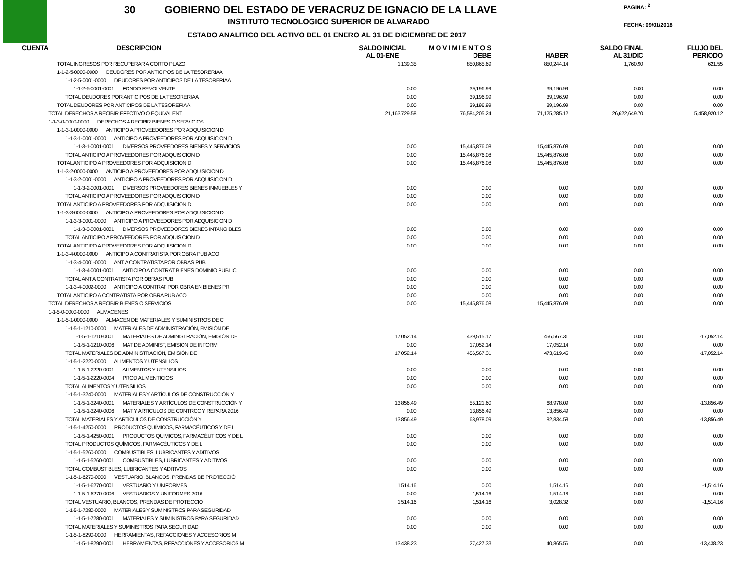30 GOBIERNO DEL ESTADO DE VERACRUZ DE IGNACIO DE LA LLAVE
INSTITUTO TECNOLOGICO SUPERIOR DE ALVARADO
ESTADO ANALITICO DEL ACTIVO DEL 01 ENERO AL 31 DE DICIEMBRE DE 2017
PAGINA: <sup>2</sup>
FECHA: 09/01/2018
| CUENTA | DESCRIPCION | SALDO INICIAL AL 01-ENE | M O V I M I E N T O S DEBE | HABER | SALDO FINAL AL 31/DIC | FLUJO DEL PERIODO |
| --- | --- | --- | --- | --- | --- | --- |
| | TOTAL INGRESOS POR RECUPERAR A CORTO PLAZO | 1,139.35 | 850,865.69 | 850,244.14 | 1,760.90 | 621.55 |
| | 1-1-2-5-0000-0000 DEUDORES POR ANTICIPOS DE LA TESORERIAA | | | | | |
| | 1-1-2-5-0001-0000 DEUDORES POR ANTICIPOS DE LA TESORERIAA | | | | | |
| | 1-1-2-5-0001-0001 FONDO REVOLVENTE | 0.00 | 39,196.99 | 39,196.99 | 0.00 | 0.00 |
| | TOTAL DEUDORES POR ANTICIPOS DE LA TESORERIAA | 0.00 | 39,196.99 | 39,196.99 | 0.00 | 0.00 |
| | TOTAL DEUDORES POR ANTICIPOS DE LA TESORERIAA | 0.00 | 39,196.99 | 39,196.99 | 0.00 | 0.00 |
| | TOTAL DERECHOS A RECIBIR EFECTIVO O EQUIVALENT | 21,163,729.58 | 76,584,205.24 | 71,125,285.12 | 26,622,649.70 | 5,458,920.12 |
| | 1-1-3-0-0000-0000 DERECHOS A RECIBIR BIENES O SERVICIOS | | | | | |
| | 1-1-3-1-0000-0000 ANTICIPO A PROVEEDORES POR ADQUISICION D | | | | | |
| | 1-1-3-1-0001-0000 ANTICIPO A PROVEEDORES POR ADQUISICION D | | | | | |
| | 1-1-3-1-0001-0001 DIVERSOS PROVEEDORES BIENES Y SERVICIOS | 0.00 | 15,445,876.08 | 15,445,876.08 | 0.00 | 0.00 |
| | TOTAL ANTICIPO A PROVEEDORES POR ADQUISICION D | 0.00 | 15,445,876.08 | 15,445,876.08 | 0.00 | 0.00 |
| | TOTAL ANTICIPO A PROVEEDORES POR ADQUISICION D | 0.00 | 15,445,876.08 | 15,445,876.08 | 0.00 | 0.00 |
| | 1-1-3-2-0000-0000 ANTICIPO A PROVEEDORES POR ADQUISICION D | | | | | |
| | 1-1-3-2-0001-0000 ANTICIPO A PROVEEDORES POR ADQUISICION D | | | | | |
| | 1-1-3-2-0001-0001 DIVERSOS PROVEEDORES BIENES INMUEBLES Y | 0.00 | 0.00 | 0.00 | 0.00 | 0.00 |
| | TOTAL ANTICIPO A PROVEEDORES POR ADQUISICION D | 0.00 | 0.00 | 0.00 | 0.00 | 0.00 |
| | TOTAL ANTICIPO A PROVEEDORES POR ADQUISICION D | 0.00 | 0.00 | 0.00 | 0.00 | 0.00 |
| | 1-1-3-3-0000-0000 ANTICIPO A PROVEEDORES POR ADQUISICION D | | | | | |
| | 1-1-3-3-0001-0000 ANTICIPO A PROVEEDORES POR ADQUISICION D | | | | | |
| | 1-1-3-3-0001-0001 DIVERSOS PROVEEDORES BIENES INTANGIBLES | 0.00 | 0.00 | 0.00 | 0.00 | 0.00 |
| | TOTAL ANTICIPO A PROVEEDORES POR ADQUISICION D | 0.00 | 0.00 | 0.00 | 0.00 | 0.00 |
| | TOTAL ANTICIPO A PROVEEDORES POR ADQUISICION D | 0.00 | 0.00 | 0.00 | 0.00 | 0.00 |
| | 1-1-3-4-0000-0000 ANTICIPO A CONTRATISTA POR OBRA PUB ACO | | | | | |
| | 1-1-3-4-0001-0000 ANT A CONTRATISTA POR OBRAS PUB | | | | | |
| | 1-1-3-4-0001-0001 ANTICIPO A CONTRAT BIENES DOMINIO PUBLIC | 0.00 | 0.00 | 0.00 | 0.00 | 0.00 |
| | TOTAL ANT A CONTRATISTA POR OBRAS PUB | 0.00 | 0.00 | 0.00 | 0.00 | 0.00 |
| | 1-1-3-4-0002-0000 ANTICIPO A CONTRAT POR OBRA EN BIENES PR | 0.00 | 0.00 | 0.00 | 0.00 | 0.00 |
| | TOTAL ANTICIPO A CONTRATISTA POR OBRA PUB ACO | 0.00 | 0.00 | 0.00 | 0.00 | 0.00 |
| | TOTAL DERECHOS A RECIBIR BIENES O SERVICIOS | 0.00 | 15,445,876.08 | 15,445,876.08 | 0.00 | 0.00 |
| | 1-1-5-0-0000-0000 ALMACENES | | | | | |
| | 1-1-5-1-0000-0000 ALMACEN DE MATERIALES Y SUMINISTROS DE C | | | | | |
| | 1-1-5-1-1210-0000 MATERIALES DE ADMINISTRACIÓN, EMISIÓN DE | | | | | |
| | 1-1-5-1-1210-0001 MATERIALES DE ADMINISTRACIÓN, EMISIÓN DE | 17,052.14 | 439,515.17 | 456,567.31 | 0.00 | -17,052.14 |
| | 1-1-5-1-1210-0006 MAT DE ADMINIST, EMISION DE INFORM | 0.00 | 17,052.14 | 17,052.14 | 0.00 | 0.00 |
| | TOTAL MATERIALES DE ADMINISTRACIÓN, EMISIÓN DE | 17,052.14 | 456,567.31 | 473,619.45 | 0.00 | -17,052.14 |
| | 1-1-5-1-2220-0000 ALIMENTOS Y UTENSILIOS | | | | | |
| | 1-1-5-1-2220-0001 ALIMENTOS Y UTENSILIOS | 0.00 | 0.00 | 0.00 | 0.00 | 0.00 |
| | 1-1-5-1-2220-0004 PROD ALIMENTICIOS | 0.00 | 0.00 | 0.00 | 0.00 | 0.00 |
| | TOTAL ALIMENTOS Y UTENSILIOS | 0.00 | 0.00 | 0.00 | 0.00 | 0.00 |
| | 1-1-5-1-3240-0000 MATERIALES Y ARTÍCULOS DE CONSTRUCCIÓN Y | | | | | |
| | 1-1-5-1-3240-0001 MATERIALES Y ARTÍCULOS DE CONSTRUCCIÓN Y | 13,856.49 | 55,121.60 | 68,978.09 | 0.00 | -13,856.49 |
| | 1-1-5-1-3240-0006 MAT Y ARTICULOS DE CONTRCC Y REPARA 2016 | 0.00 | 13,856.49 | 13,856.49 | 0.00 | 0.00 |
| | TOTAL MATERIALES Y ARTÍCULOS DE CONSTRUCCIÓN Y | 13,856.49 | 68,978.09 | 82,834.58 | 0.00 | -13,856.49 |
| | 1-1-5-1-4250-0000 PRODUCTOS QUÍMICOS, FARMACÉUTICOS Y DE L | | | | | |
| | 1-1-5-1-4250-0001 PRODUCTOS QUÍMICOS, FARMACÉUTICOS Y DE L | 0.00 | 0.00 | 0.00 | 0.00 | 0.00 |
| | TOTAL PRODUCTOS QUÍMICOS, FARMACÉUTICOS Y DE L | 0.00 | 0.00 | 0.00 | 0.00 | 0.00 |
| | 1-1-5-1-5260-0000 COMBUSTIBLES, LUBRICANTES Y ADITIVOS | | | | | |
| | 1-1-5-1-5260-0001 COMBUSTIBLES, LUBRICANTES Y ADITIVOS | 0.00 | 0.00 | 0.00 | 0.00 | 0.00 |
| | TOTAL COMBUSTIBLES, LUBRICANTES Y ADITIVOS | 0.00 | 0.00 | 0.00 | 0.00 | 0.00 |
| | 1-1-5-1-6270-0000 VESTUARIO, BLANCOS, PRENDAS DE PROTECCIÓ | | | | | |
| | 1-1-5-1-6270-0001 VESTUARIO Y UNIFORMES | 1,514.16 | 0.00 | 1,514.16 | 0.00 | -1,514.16 |
| | 1-1-5-1-6270-0006 VESTUARIOS Y UNIFORMES 2016 | 0.00 | 1,514.16 | 1,514.16 | 0.00 | 0.00 |
| | TOTAL VESTUARIO, BLANCOS, PRENDAS DE PROTECCIÓ | 1,514.16 | 1,514.16 | 3,028.32 | 0.00 | -1,514.16 |
| | 1-1-5-1-7280-0000 MATERIALES Y SUMINISTROS PARA SEGURIDAD | | | | | |
| | 1-1-5-1-7280-0001 MATERIALES Y SUMINISTROS PARA SEGURIDAD | 0.00 | 0.00 | 0.00 | 0.00 | 0.00 |
| | TOTAL MATERIALES Y SUMINISTROS PARA SEGURIDAD | 0.00 | 0.00 | 0.00 | 0.00 | 0.00 |
| | 1-1-5-1-8290-0000 HERRAMIENTAS, REFACCIONES Y ACCESORIOS M | | | | | |
| | 1-1-5-1-8290-0001 HERRAMIENTAS, REFACCIONES Y ACCESORIOS M | 13,438.23 | 27,427.33 | 40,865.56 | 0.00 | -13,438.23 |